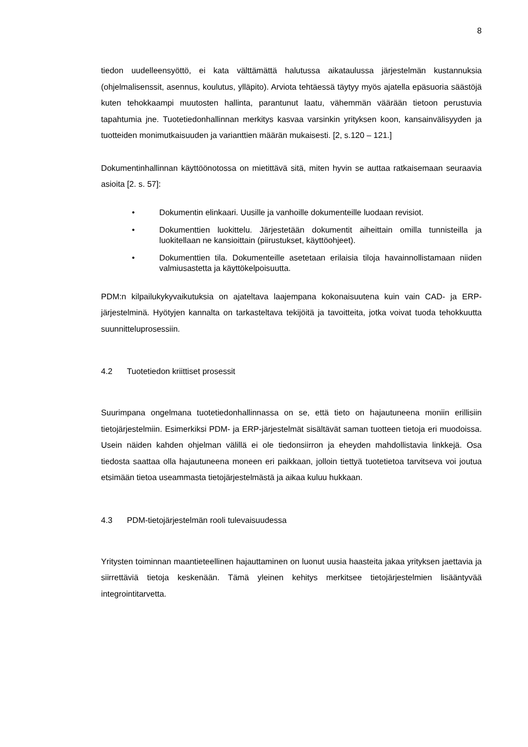8
tiedon uudelleensyöttö, ei kata välttämättä halutussa aikataulussa järjestelmän kustannuksia (ohjelmalisenssit, asennus, koulutus, ylläpito). Arviota tehtäessä täytyy myös ajatella epäsuoria säästöjä kuten tehokkaampi muutosten hallinta, parantunut laatu, vähemmän väärään tietoon perustuvia tapahtumia jne. Tuotetiedonhallinnan merkitys kasvaa varsinkin yrityksen koon, kansainvälisyyden ja tuotteiden monimutkaisuuden ja varianttien määrän mukaisesti. [2, s.120 – 121.]
Dokumentinhallinnan käyttöönotossa on mietittävä sitä, miten hyvin se auttaa ratkaisemaan seuraavia asioita [2. s. 57]:
• Dokumentin elinkaari. Uusille ja vanhoille dokumenteille luodaan revisiot.
• Dokumenttien luokittelu. Järjestetään dokumentit aiheittain omilla tunnisteilla ja luokitellaan ne kansioittain (piirustukset, käyttöohjeet).
• Dokumenttien tila. Dokumenteille asetetaan erilaisia tiloja havainnollistamaan niiden valmiusastetta ja käyttökelpoisuutta.
PDM:n kilpailukykyvaikutuksia on ajateltava laajempana kokonaisuutena kuin vain CAD- ja ERP-järjestelminä. Hyötyjen kannalta on tarkasteltava tekijöitä ja tavoitteita, jotka voivat tuoda tehokkuutta suunnitteluprosessiin.
4.2 Tuotetiedon kriittiset prosessit
Suurimpana ongelmana tuotetiedonhallinnassa on se, että tieto on hajautuneena moniin erillisiin tietojärjestelmiin. Esimerkiksi PDM- ja ERP-järjestelmät sisältävät saman tuotteen tietoja eri muodoissa. Usein näiden kahden ohjelman välillä ei ole tiedonsiirron ja eheyden mahdollistavia linkkejä. Osa tiedosta saattaa olla hajautuneena moneen eri paikkaan, jolloin tiettyä tuotetietoa tarvitseva voi joutua etsimään tietoa useammasta tietojärjestelmästä ja aikaa kuluu hukkaan.
4.3 PDM-tietojärjestelmän rooli tulevaisuudessa
Yritysten toiminnan maantieteellinen hajauttaminen on luonut uusia haasteita jakaa yrityksen jaettavia ja siirrettäviä tietoja keskenään. Tämä yleinen kehitys merkitsee tietojärjestelmien lisääntyvää integrointitarvetta.